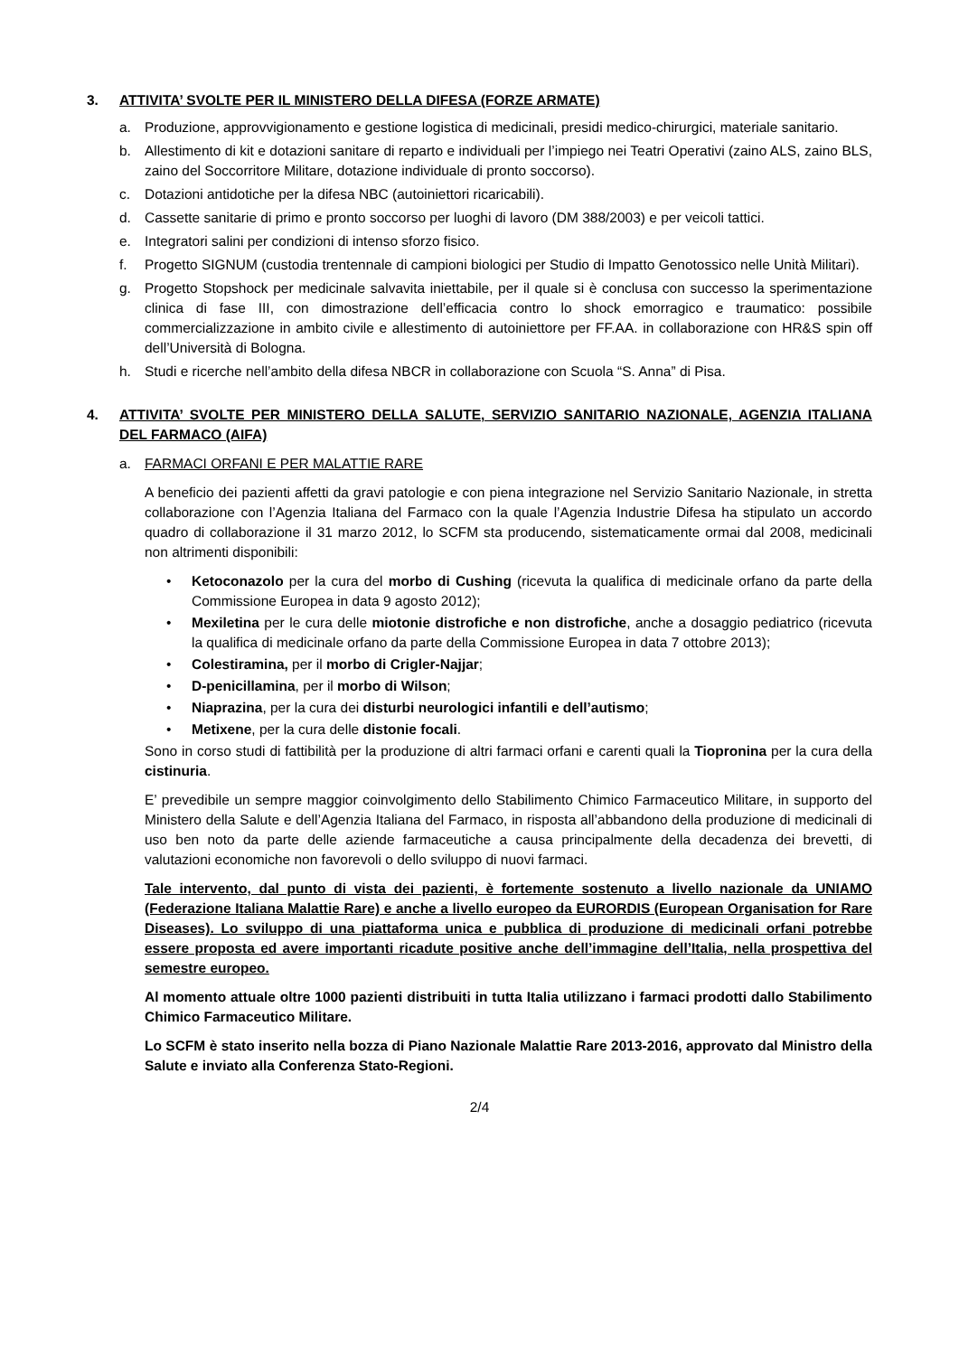3. ATTIVITA’ SVOLTE PER IL MINISTERO DELLA DIFESA (FORZE ARMATE)
a. Produzione, approvvigionamento e gestione logistica di medicinali, presidi medico-chirurgici, materiale sanitario.
b. Allestimento di kit e dotazioni sanitare di reparto e individuali per l’impiego nei Teatri Operativi (zaino ALS, zaino BLS, zaino del Soccorritore Militare, dotazione individuale di pronto soccorso).
c. Dotazioni antidotiche per la difesa NBC (autoiniettori ricaricabili).
d. Cassette sanitarie di primo e pronto soccorso per luoghi di lavoro (DM 388/2003) e per veicoli tattici.
e. Integratori salini per condizioni di intenso sforzo fisico.
f. Progetto SIGNUM (custodia trentennale di campioni biologici per Studio di Impatto Genotossico nelle Unità Militari).
g. Progetto Stopshock per medicinale salvavita iniettabile, per il quale si è conclusa con successo la sperimentazione clinica di fase III, con dimostrazione dell’efficacia contro lo shock emorragico e traumatico: possibile commercializzazione in ambito civile e allestimento di autoiniettore per FF.AA. in collaborazione con HR&S spin off dell’Università di Bologna.
h. Studi e ricerche nell’ambito della difesa NBCR in collaborazione con Scuola “S. Anna” di Pisa.
4. ATTIVITA’ SVOLTE PER MINISTERO DELLA SALUTE, SERVIZIO SANITARIO NAZIONALE, AGENZIA ITALIANA DEL FARMACO (AIFA)
a. FARMACI ORFANI E PER MALATTIE RARE
A beneficio dei pazienti affetti da gravi patologie e con piena integrazione nel Servizio Sanitario Nazionale, in stretta collaborazione con l’Agenzia Italiana del Farmaco con la quale l’Agenzia Industrie Difesa ha stipulato un accordo quadro di collaborazione il 31 marzo 2012, lo SCFM sta producendo, sistematicamente ormai dal 2008, medicinali non altrimenti disponibili:
• Ketoconazolo per la cura del morbo di Cushing (ricevuta la qualifica di medicinale orfano da parte della Commissione Europea in data 9 agosto 2012);
• Mexiletina per le cura delle miotonie distrofiche e non distrofiche, anche a dosaggio pediatrico (ricevuta la qualifica di medicinale orfano da parte della Commissione Europea in data 7 ottobre 2013);
• Colestiramina, per il morbo di Crigler-Najjar;
• D-penicillamina, per il morbo di Wilson;
• Niaprazina, per la cura dei disturbi neurologici infantili e dell’autismo;
• Metixene, per la cura delle distonie focali.
Sono in corso studi di fattibilità per la produzione di altri farmaci orfani e carenti quali la Tiopronina per la cura della cistinuria.
E’ prevedibile un sempre maggior coinvolgimento dello Stabilimento Chimico Farmaceutico Militare, in supporto del Ministero della Salute e dell’Agenzia Italiana del Farmaco, in risposta all’abbandono della produzione di medicinali di uso ben noto da parte delle aziende farmaceutiche a causa principalmente della decadenza dei brevetti, di valutazioni economiche non favorevoli o dello sviluppo di nuovi farmaci.
Tale intervento, dal punto di vista dei pazienti, è fortemente sostenuto a livello nazionale da UNIAMO (Federazione Italiana Malattie Rare) e anche a livello europeo da EURORDIS (European Organisation for Rare Diseases). Lo sviluppo di una piattaforma unica e pubblica di produzione di medicinali orfani potrebbe essere proposta ed avere importanti ricadute positive anche dell’immagine dell’Italia, nella prospettiva del semestre europeo.
Al momento attuale oltre 1000 pazienti distribuiti in tutta Italia utilizzano i farmaci prodotti dallo Stabilimento Chimico Farmaceutico Militare.
Lo SCFM è stato inserito nella bozza di Piano Nazionale Malattie Rare 2013-2016, approvato dal Ministro della Salute e inviato alla Conferenza Stato-Regioni.
2/4